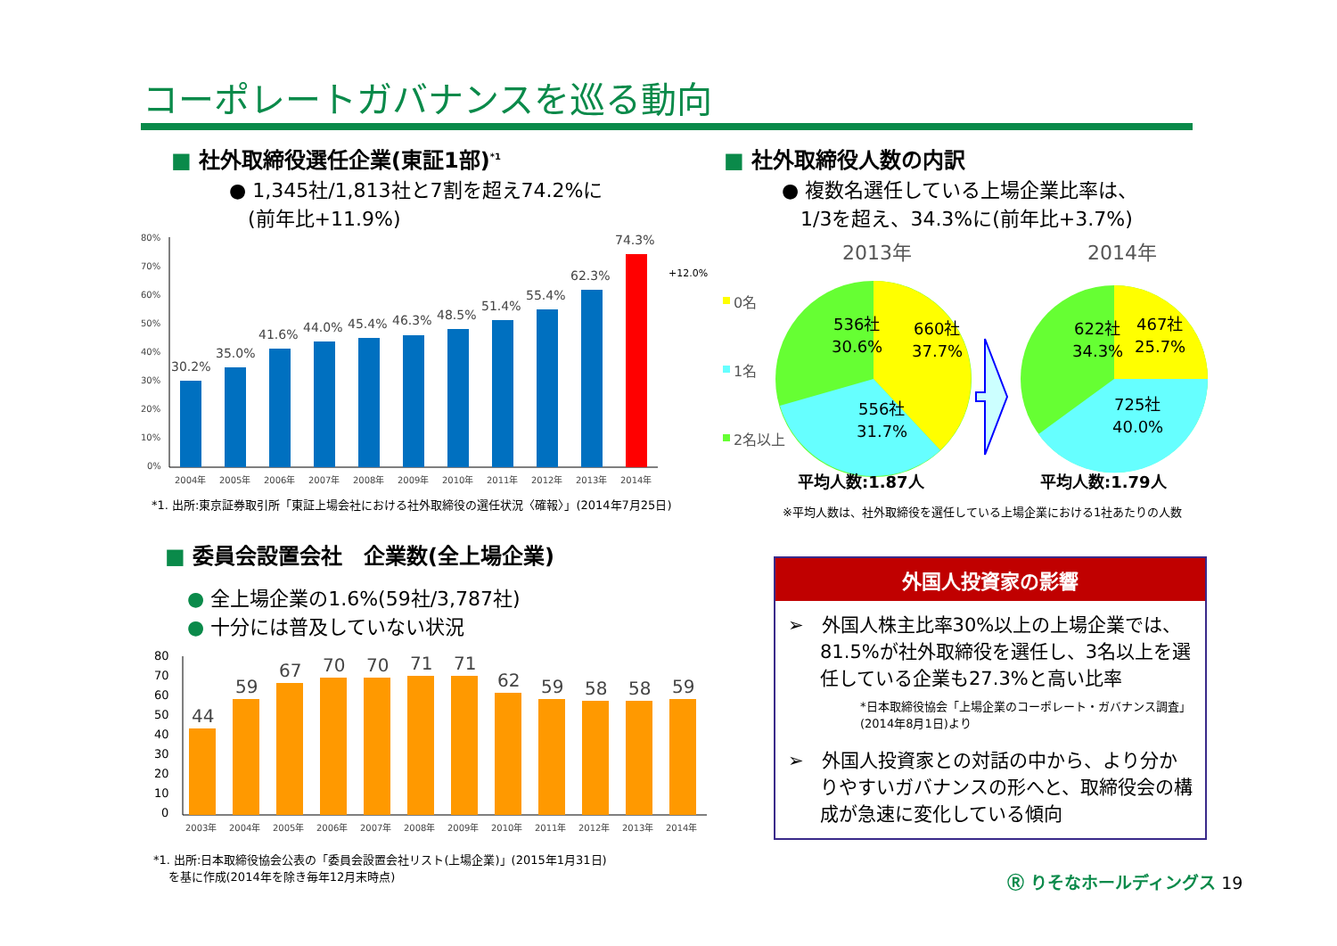コーポレートガバナンスを巡る動向
■ 社外取締役選任企業(東証1部)<sup>*1</sup>
● 1,345社/1,813社と7割を超え74.2%に
(前年比+11.9%)
80%
70%
60%
50%
40%
30%
20%
10%
0%
30.2%
35.0%
41.6%
44.0%
45.4%
46.3%
48.5%
51.4%
55.4%
62.3%
74.3%
+12.0%
2004年
2005年
2006年
2007年
2008年
2009年
2010年
2011年
2012年
2013年
2014年
*1. 出所:東京証券取引所「東証上場会社における社外取締役の選任状況〈確報〉」(2014年7月25日)
■ 社外取締役人数の内訳
● 複数名選任している上場企業比率は、
1/3を超え、34.3%に(前年比+3.7%)
2013年
2014年
0名
1名
2名以上
536社
30.6%
660社
37.7%
556社
31.7%
622社
34.3%
467社
25.7%
725社
40.0%
平均人数:1.87人
平均人数:1.79人
※平均人数は、社外取締役を選任している上場企業における1社あたりの人数
■ 委員会設置会社　企業数(全上場企業)
● 全上場企業の1.6%(59社/3,787社)
● 十分には普及していない状況
80
70
60
50
40
30
20
10
0
44
59
67
70
70
71
71
62
59
58
58
59
2003年
2004年
2005年
2006年
2007年
2008年
2009年
2010年
2011年
2012年
2013年
2014年
*1. 出所:日本取締役協会公表の「委員会設置会社リスト(上場企業)」(2015年1月31日)
を基に作成(2014年を除き毎年12月末時点)
外国人投資家の影響
➢ 外国人株主比率30%以上の上場企業では、81.5%が社外取締役を選任し、3名以上を選任している企業も27.3%と高い比率
*日本取締役協会「上場企業のコーポレート・ガバナンス調査」
(2014年8月1日)より
➢ 外国人投資家との対話の中から、より分かりやすいガバナンスの形へと、取締役会の構成が急速に変化している傾向
Ⓡ りそなホールディングス 19